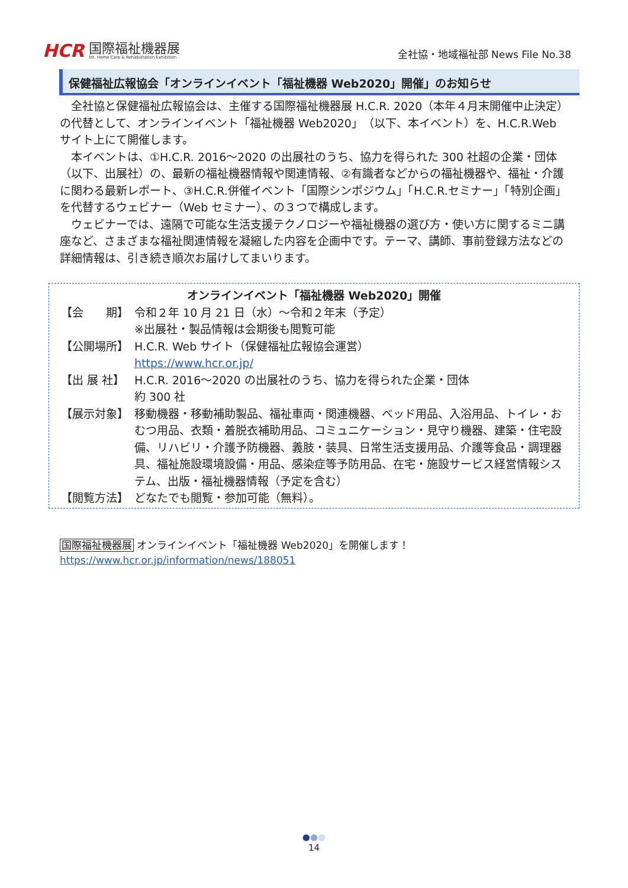HCR
国際福祉機器展
Int. Home Care & Rehabilitation Exhibition
全社協・地域福祉部 News File No.38
保健福祉広報協会「オンラインイベント「福祉機器 Web2020」開催」のお知らせ
全社協と保健福祉広報協会は、主催する国際福祉機器展 H.C.R. 2020（本年４月末開催中止決定）の代替として、オンラインイベント「福祉機器 Web2020」（以下、本イベント）を、H.C.R.Web サイト上にて開催します。
本イベントは、①H.C.R. 2016～2020 の出展社のうち、協力を得られた 300 社超の企業・団体（以下、出展社）の、最新の福祉機器情報や関連情報、②有識者などからの福祉機器や、福祉・介護に関わる最新レポート、③H.C.R.併催イベント「国際シンポジウム」「H.C.R.セミナー」「特別企画」を代替するウェビナー（Web セミナー）、の３つで構成します。
ウェビナーでは、遠隔で可能な生活支援テクノロジーや福祉機器の選び方・使い方に関するミニ講座など、さまざまな福祉関連情報を凝縮した内容を企画中です。テーマ、講師、事前登録方法などの詳細情報は、引き続き順次お届けしてまいります。
オンラインイベント「福祉機器 Web2020」開催
【会　　期】 令和２年 10 月 21 日（水）～令和２年末（予定）
※出展社・製品情報は会期後も閲覧可能
【公開場所】 H.C.R. Web サイト（保健福祉広報協会運営）
https://www.hcr.or.jp/
【出 展 社】 H.C.R. 2016～2020 の出展社のうち、協力を得られた企業・団体
約 300 社
【展示対象】 移動機器・移動補助製品、福祉車両・関連機器、ベッド用品、入浴用品、トイレ・おむつ用品、衣類・着脱衣補助用品、コミュニケーション・見守り機器、建築・住宅設備、リハビリ・介護予防機器、義肢・装具、日常生活支援用品、介護等食品・調理器具、福祉施設環境設備・用品、感染症等予防用品、在宅・施設サービス経営情報システム、出版・福祉機器情報（予定を含む）
【閲覧方法】 どなたでも閲覧・参加可能（無料）。
国際福祉機器展 オンラインイベント「福祉機器 Web2020」を開催します！
https://www.hcr.or.jp/information/news/188051
●●●
14